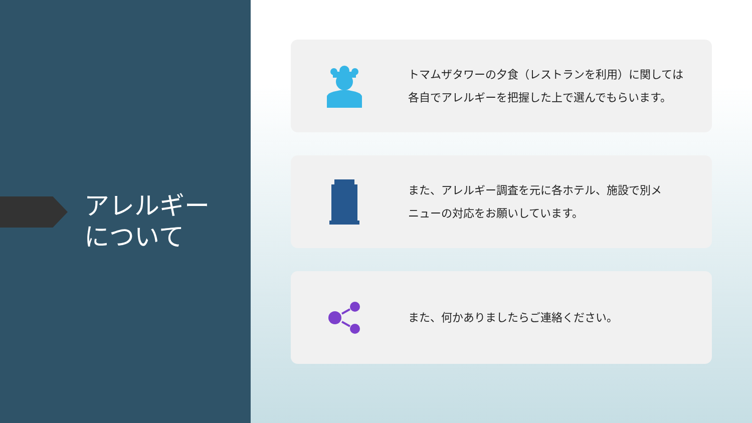アレルギー
について
トマムザタワーの夕食（レストランを利用）に関しては
各自でアレルギーを把握した上で選んでもらいます。
また、アレルギー調査を元に各ホテル、施設で別メ
ニューの対応をお願いしています。
また、何かありましたらご連絡ください。